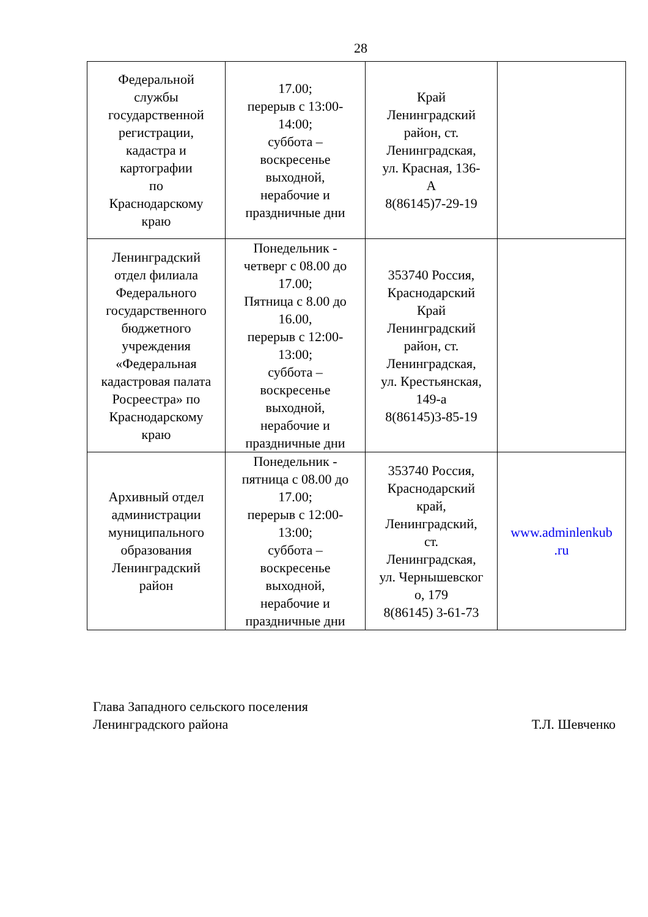28
| Федеральной службы государственной регистрации, кадастра и картографии по Краснодарскому краю | 17.00; перерыв с 13:00- 14:00; суббота – воскресенье выходной, нерабочие и праздничные дни | Край Ленинградский район, ст. Ленинградская, ул. Красная, 136- А 8(86145)7-29-19 | |
| Ленинградский отдел филиала Федерального государственного бюджетного учреждения «Федеральная кадастровая палата Росреестра» по Краснодарскому краю | Понедельник - четверг с 08.00 до 17.00; Пятница с 8.00 до 16.00, перерыв с 12:00- 13:00; суббота – воскресенье выходной, нерабочие и праздничные дни | 353740 Россия, Краснодарский Край Ленинградский район, ст. Ленинградская, ул. Крестьянская, 149-а 8(86145)3-85-19 | |
| Архивный отдел администрации муниципального образования Ленинградский район | Понедельник - пятница с 08.00 до 17.00; перерыв с 12:00- 13:00; суббота – воскресенье выходной, нерабочие и праздничные дни | 353740 Россия, Краснодарский край, Ленинградский, ст. Ленинградская, ул. Чернышевског о, 179 8(86145) 3-61-73 | www.adminlenkub .ru |
Глава Западного сельского поселения
Ленинградского района
Т.Л. Шевченко